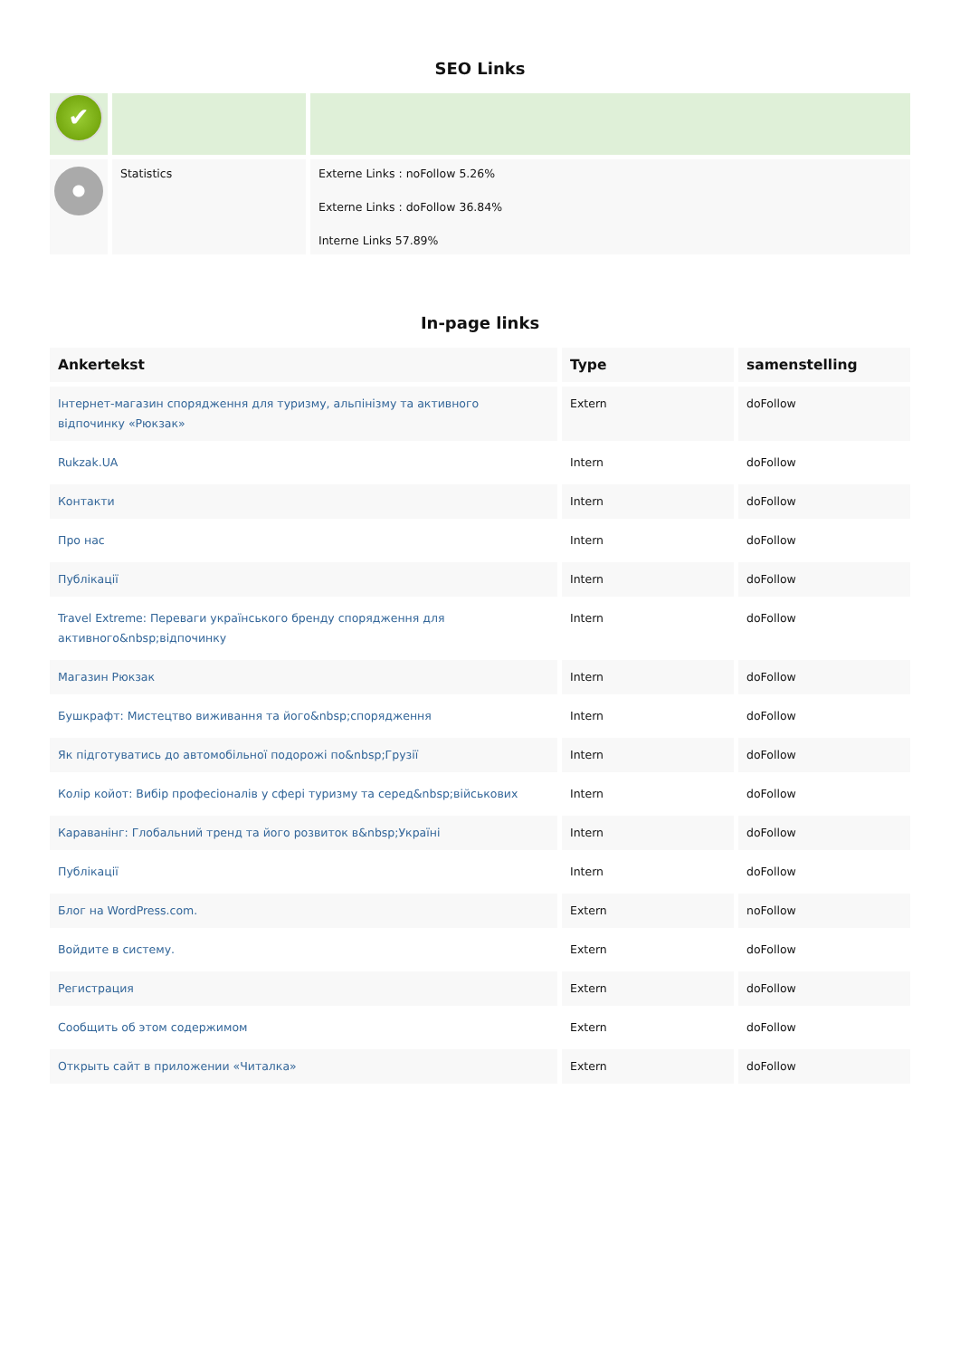SEO Links
| ✔ | | |
| | Statistics | Externe Links : noFollow 5.26% Externe Links : doFollow 36.84% Interne Links 57.89% |
In-page links
| Ankertekst | Type | samenstelling |
| --- | --- | --- |
| Інтернет-магазин спорядження для туризму, альпінізму та активного відпочинку «Рюкзак» | Extern | doFollow |
| Rukzak.UA | Intern | doFollow |
| Контакти | Intern | doFollow |
| Про нас | Intern | doFollow |
| Публікації | Intern | doFollow |
| Travel Extreme: Переваги українського бренду спорядження для активного&nbsp;відпочинку | Intern | doFollow |
| Магазин Рюкзак | Intern | doFollow |
| Бушкрафт: Мистецтво виживання та його&nbsp;спорядження | Intern | doFollow |
| Як підготуватись до автомобільної подорожі по&nbsp;Грузії | Intern | doFollow |
| Колір койот: Вибір професіоналів у сфері туризму та серед&nbsp;військових | Intern | doFollow |
| Караванінг: Глобальний тренд та його розвиток в&nbsp;Україні | Intern | doFollow |
| Публікації | Intern | doFollow |
| Блог на WordPress.com. | Extern | noFollow |
| Войдите в систему. | Extern | doFollow |
| Регистрация | Extern | doFollow |
| Сообщить об этом содержимом | Extern | doFollow |
| Открыть сайт в приложении «Читалка» | Extern | doFollow |